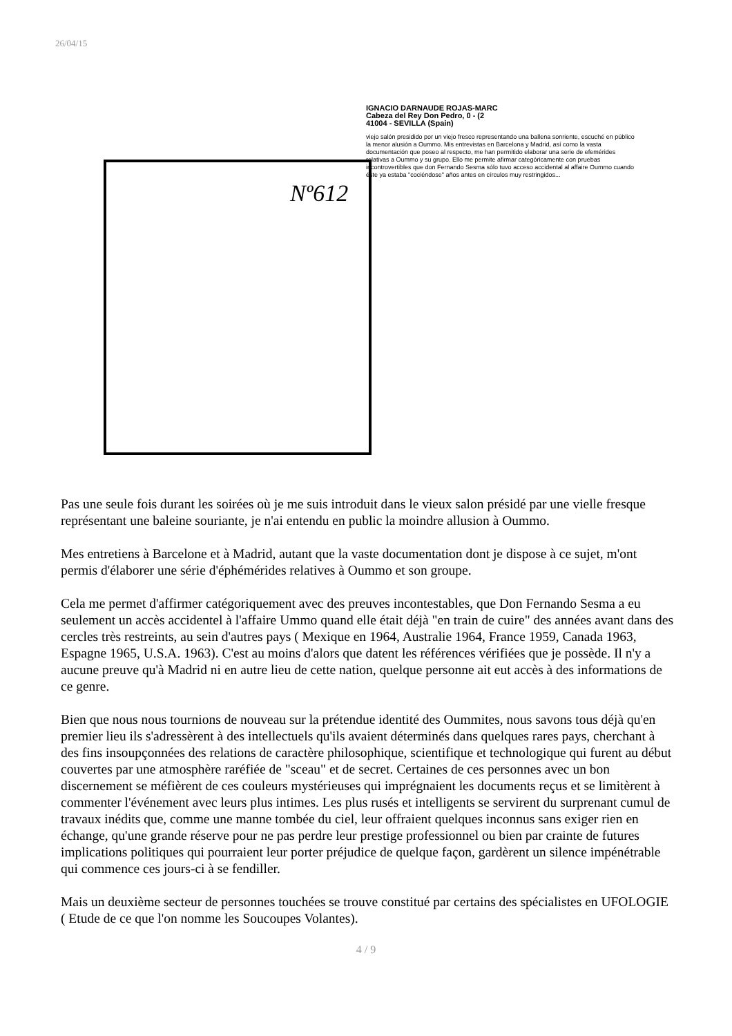26/04/15
Nº612
IGNACIO DARNAUDE ROJAS-MARC
Cabeza del Rey Don Pedro, 0 - (2
41004 - SEVILLA (Spain)
viejo salón presidido por un viejo fresco representando una ballena sonriente, escuché en público la menor alusión a Oummo. Mis entrevistas en Barcelona y Madrid, así como la vasta documentación que poseo al respecto, me han permitido elaborar una serie de efemérides relativas a Oummo y su grupo. Ello me permite afirmar categóricamente con pruebas incontrovertibles que don Fernando Sesma sólo tuvo acceso accidental al affaire Oummo cuando éste ya estaba "cociéndose" años antes en círculos muy restringidos...
Pas une seule fois durant les soirées où je me suis introduit dans le vieux salon présidé par une vielle fresque représentant une baleine souriante, je n'ai entendu en public la moindre allusion à Oummo.
Mes entretiens à Barcelone et à Madrid, autant que la vaste documentation dont je dispose à ce sujet, m'ont permis d'élaborer une série d'éphémérides relatives à Oummo et son groupe.
Cela me permet d'affirmer catégoriquement avec des preuves incontestables, que Don Fernando Sesma a eu seulement un accès accidentel à l'affaire Ummo quand elle était déjà "en train de cuire" des années avant dans des cercles très restreints, au sein d'autres pays ( Mexique en 1964, Australie 1964, France 1959, Canada 1963, Espagne 1965, U.S.A. 1963). C'est au moins d'alors que datent les références vérifiées que je possède. Il n'y a aucune preuve qu'à Madrid ni en autre lieu de cette nation, quelque personne ait eut accès à des informations de ce genre.
Bien que nous nous tournions de nouveau sur la prétendue identité des Oummites, nous savons tous déjà qu'en premier lieu ils s'adressèrent à des intellectuels qu'ils avaient déterminés dans quelques rares pays, cherchant à des fins insoupçonnées des relations de caractère philosophique, scientifique et technologique qui furent au début couvertes par une atmosphère raréfiée de "sceau" et de secret. Certaines de ces personnes avec un bon discernement se méfièrent de ces couleurs mystérieuses qui imprégnaient les documents reçus et se limitèrent à commenter l'événement avec leurs plus intimes. Les plus rusés et intelligents se servirent du surprenant cumul de travaux inédits que, comme une manne tombée du ciel, leur offraient quelques inconnus sans exiger rien en échange, qu'une grande réserve pour ne pas perdre leur prestige professionnel ou bien par crainte de futures implications politiques qui pourraient leur porter préjudice de quelque façon, gardèrent un silence impénétrable qui commence ces jours-ci à se fendiller.
Mais un deuxième secteur de personnes touchées se trouve constitué par certains des spécialistes en UFOLOGIE ( Etude de ce que l'on nomme les Soucoupes Volantes).
4 / 9